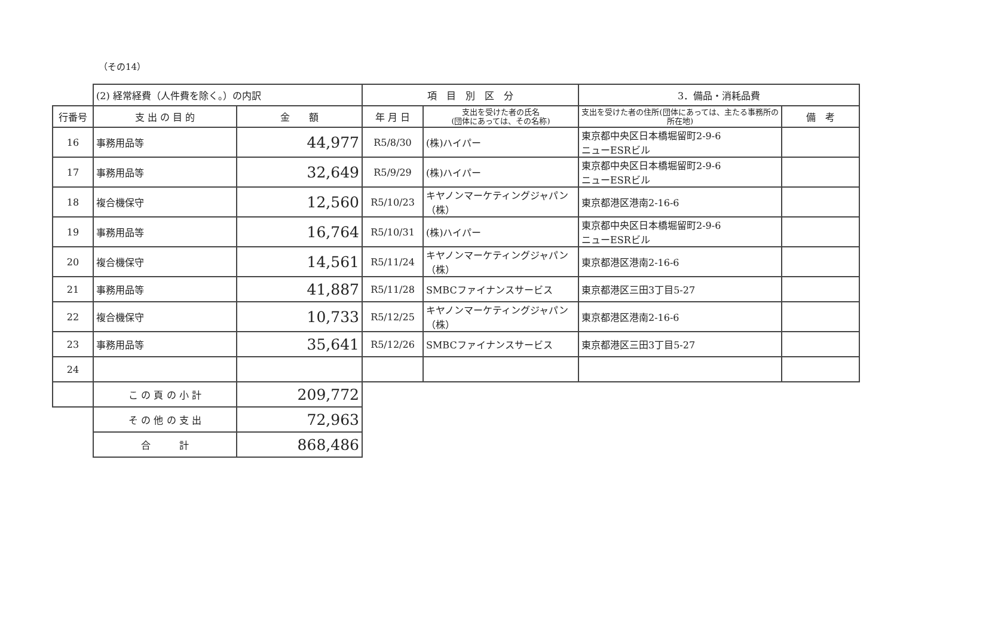（その14）
| | (2) 経常経費（人件費を除く。）の内訳 | | 項 目 別 区 分 | | 3．備品・消耗品費 | |
| --- | --- | --- | --- | --- | --- | --- |
| 行番号 | 支 出 の 目 的 | 金 額 | 年 月 日 | 支出を受けた者の氏名 (団体にあっては、その名称) | 支出を受けた者の住所(団体にあっては、主たる事務所の所在地) | 備 考 |
| 16 | 事務用品等 | 44,977 | R5/8/30 | (株)ハイパー | 東京都中央区日本橋堀留町2-9-6 ニューESRビル | |
| 17 | 事務用品等 | 32,649 | R5/9/29 | (株)ハイパー | 東京都中央区日本橋堀留町2-9-6 ニューESRビル | |
| 18 | 複合機保守 | 12,560 | R5/10/23 | キヤノンマーケティングジャパン（株） | 東京都港区港南2-16-6 | |
| 19 | 事務用品等 | 16,764 | R5/10/31 | (株)ハイパー | 東京都中央区日本橋堀留町2-9-6 ニューESRビル | |
| 20 | 複合機保守 | 14,561 | R5/11/24 | キヤノンマーケティングジャパン（株） | 東京都港区港南2-16-6 | |
| 21 | 事務用品等 | 41,887 | R5/11/28 | SMBCファイナンスサービス | 東京都港区三田3丁目5-27 | |
| 22 | 複合機保守 | 10,733 | R5/12/25 | キヤノンマーケティングジャパン（株） | 東京都港区港南2-16-6 | |
| 23 | 事務用品等 | 35,641 | R5/12/26 | SMBCファイナンスサービス | 東京都港区三田3丁目5-27 | |
| 24 | | | | | | |
| | こ の 頁 の 小 計 | 209,772 | | | | |
| | そ の 他 の 支 出 | 72,963 | | | | |
| | 合 計 | 868,486 | | | | |